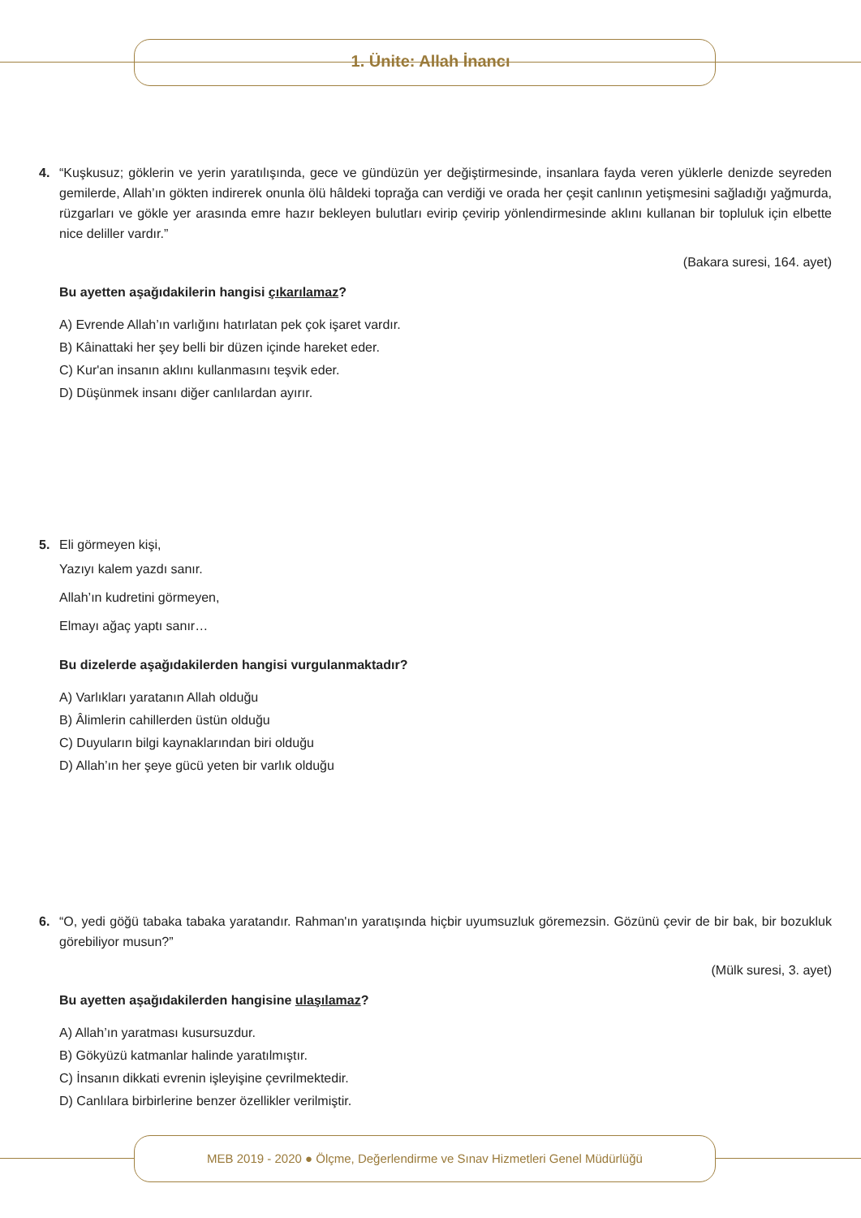1. Ünite: Allah İnancı
4. “Kuşkusuz; göklerin ve yerin yaratılışında, gece ve gündüzün yer değiştirmesinde, insanlara fayda veren yüklerle denizde seyreden gemilerde, Allah’ın gökten indirerek onunla ölü hâldeki toprağa can verdiği ve orada her çeşit canlının yetişmesini sağladığı yağmurda, rüzgarları ve gökle yer arasında emre hazır bekleyen bulutları evirip çevirip yönlendirmesinde aklını kullanan bir topluluk için elbette nice deliller vardır.”
(Bakara suresi, 164. ayet)
Bu ayetten aşağıdakilerin hangisi çıkarılamaz?
A) Evrende Allah’ın varlığını hatırlatan pek çok işaret vardır.
B) Kâinattaki her şey belli bir düzen içinde hareket eder.
C) Kur'an insanın aklını kullanmasını teşvik eder.
D) Düşünmek insanı diğer canlılardan ayırır.
5. Eli görmeyen kişi,
Yazıyı kalem yazdı sanır.
Allah’ın kudretini görmeyen,
Elmayı ağaç yaptı sanır…
Bu dizelerde aşağıdakilerden hangisi vurgulanmaktadır?
A) Varlıkları yaratanın Allah olduğu
B) Âlimlerin cahillerden üstün olduğu
C) Duyuların bilgi kaynaklarından biri olduğu
D) Allah’ın her şeye gücü yeten bir varlık olduğu
6. “O, yedi göğü tabaka tabaka yaratandır. Rahman'ın yaratışında hiçbir uyumsuzluk göremezsin. Gözünü çevir de bir bak, bir bozukluk görebiliyor musun?”
(Mülk suresi, 3. ayet)
Bu ayetten aşağıdakilerden hangisine ulaşılamaz?
A) Allah’ın yaratması kusursuzdur.
B) Gökyüzü katmanlar halinde yaratılmıştır.
C) İnsanın dikkati evrenin işleyişine çevrilmektedir.
D) Canlılara birbirlerine benzer özellikler verilmiştir.
MEB 2019 - 2020 ● Ölçme, Değerlendirme ve Sınav Hizmetleri Genel Müdürlüğü